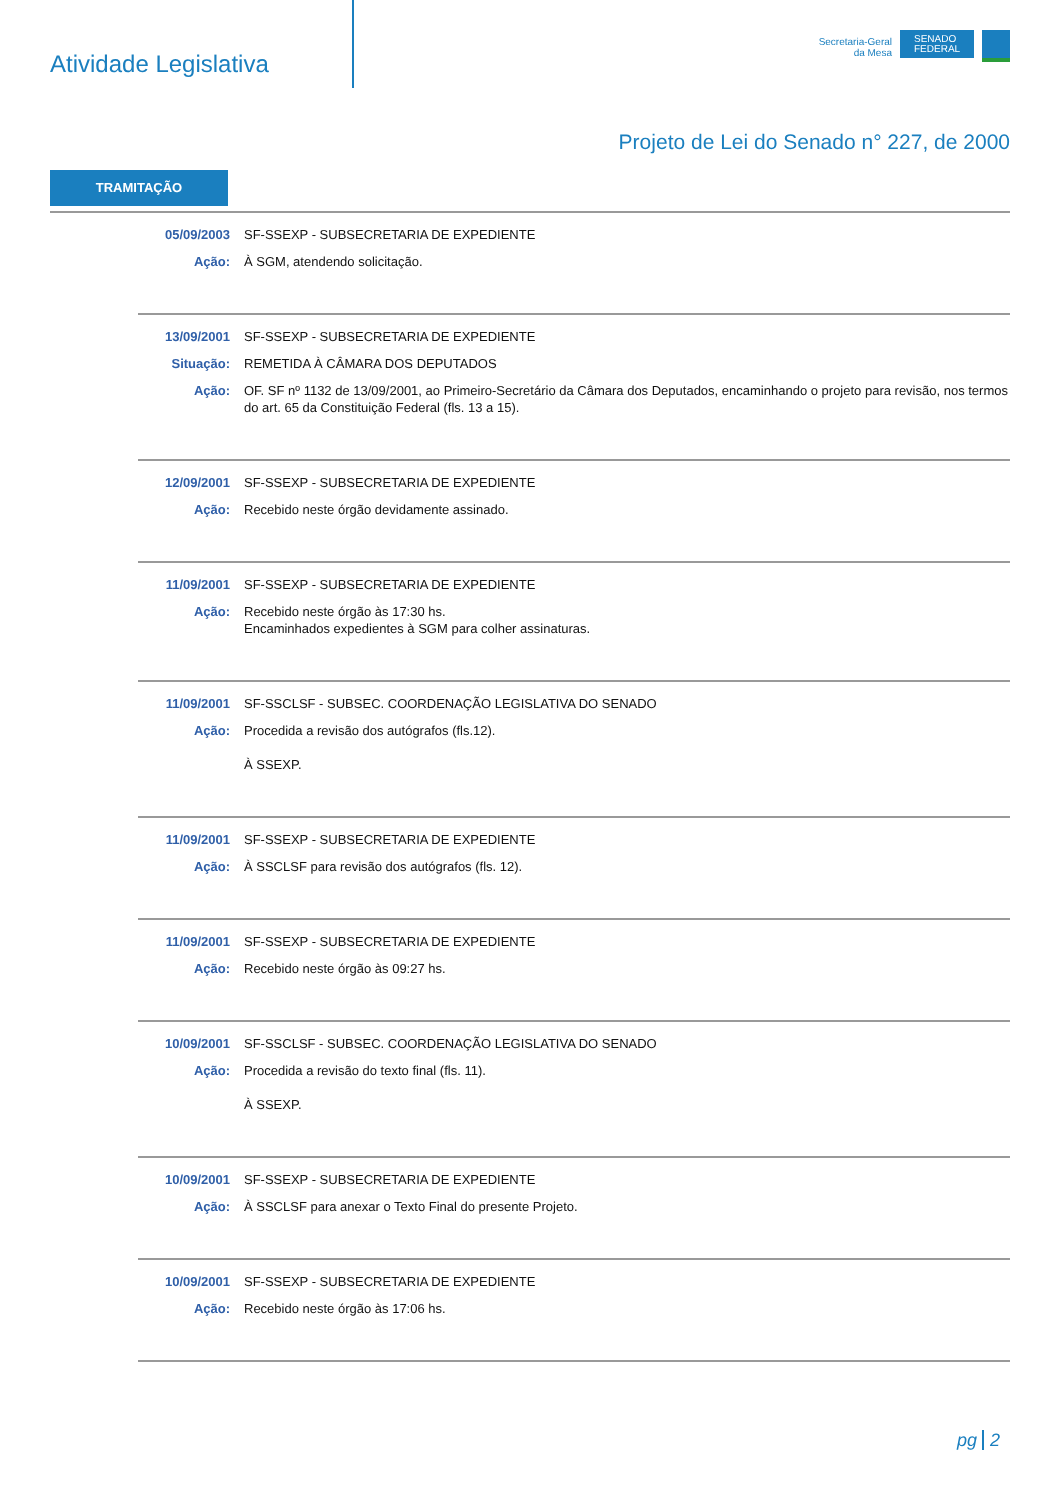Atividade Legislativa
Secretaria-Geral
da Mesa
SENADO
FEDERAL
Projeto de Lei do Senado n° 227, de 2000
TRAMITAÇÃO
| 05/09/2003 | SF-SSEXP - SUBSECRETARIA DE EXPEDIENTE |
| Ação: | À SGM, atendendo solicitação. |
| 13/09/2001 | SF-SSEXP - SUBSECRETARIA DE EXPEDIENTE |
| Situação: | REMETIDA À CÂMARA DOS DEPUTADOS |
| Ação: | OF. SF nº 1132 de 13/09/2001, ao Primeiro-Secretário da Câmara dos Deputados, encaminhando o projeto para revisão, nos termos do art. 65 da Constituição Federal (fls. 13 a 15). |
| 12/09/2001 | SF-SSEXP - SUBSECRETARIA DE EXPEDIENTE |
| Ação: | Recebido neste órgão devidamente assinado. |
| 11/09/2001 | SF-SSEXP - SUBSECRETARIA DE EXPEDIENTE |
| Ação: | Recebido neste órgão às 17:30 hs. Encaminhados expedientes à SGM para colher assinaturas. |
| 11/09/2001 | SF-SSCLSF - SUBSEC. COORDENAÇÃO LEGISLATIVA DO SENADO |
| Ação: | Procedida a revisão dos autógrafos (fls.12). À SSEXP. |
| 11/09/2001 | SF-SSEXP - SUBSECRETARIA DE EXPEDIENTE |
| Ação: | À SSCLSF para revisão dos autógrafos (fls. 12). |
| 11/09/2001 | SF-SSEXP - SUBSECRETARIA DE EXPEDIENTE |
| Ação: | Recebido neste órgão às 09:27 hs. |
| 10/09/2001 | SF-SSCLSF - SUBSEC. COORDENAÇÃO LEGISLATIVA DO SENADO |
| Ação: | Procedida a revisão do texto final (fls. 11). À SSEXP. |
| 10/09/2001 | SF-SSEXP - SUBSECRETARIA DE EXPEDIENTE |
| Ação: | À SSCLSF para anexar o Texto Final do presente Projeto. |
| 10/09/2001 | SF-SSEXP - SUBSECRETARIA DE EXPEDIENTE |
| Ação: | Recebido neste órgão às 17:06 hs. |
pg 2